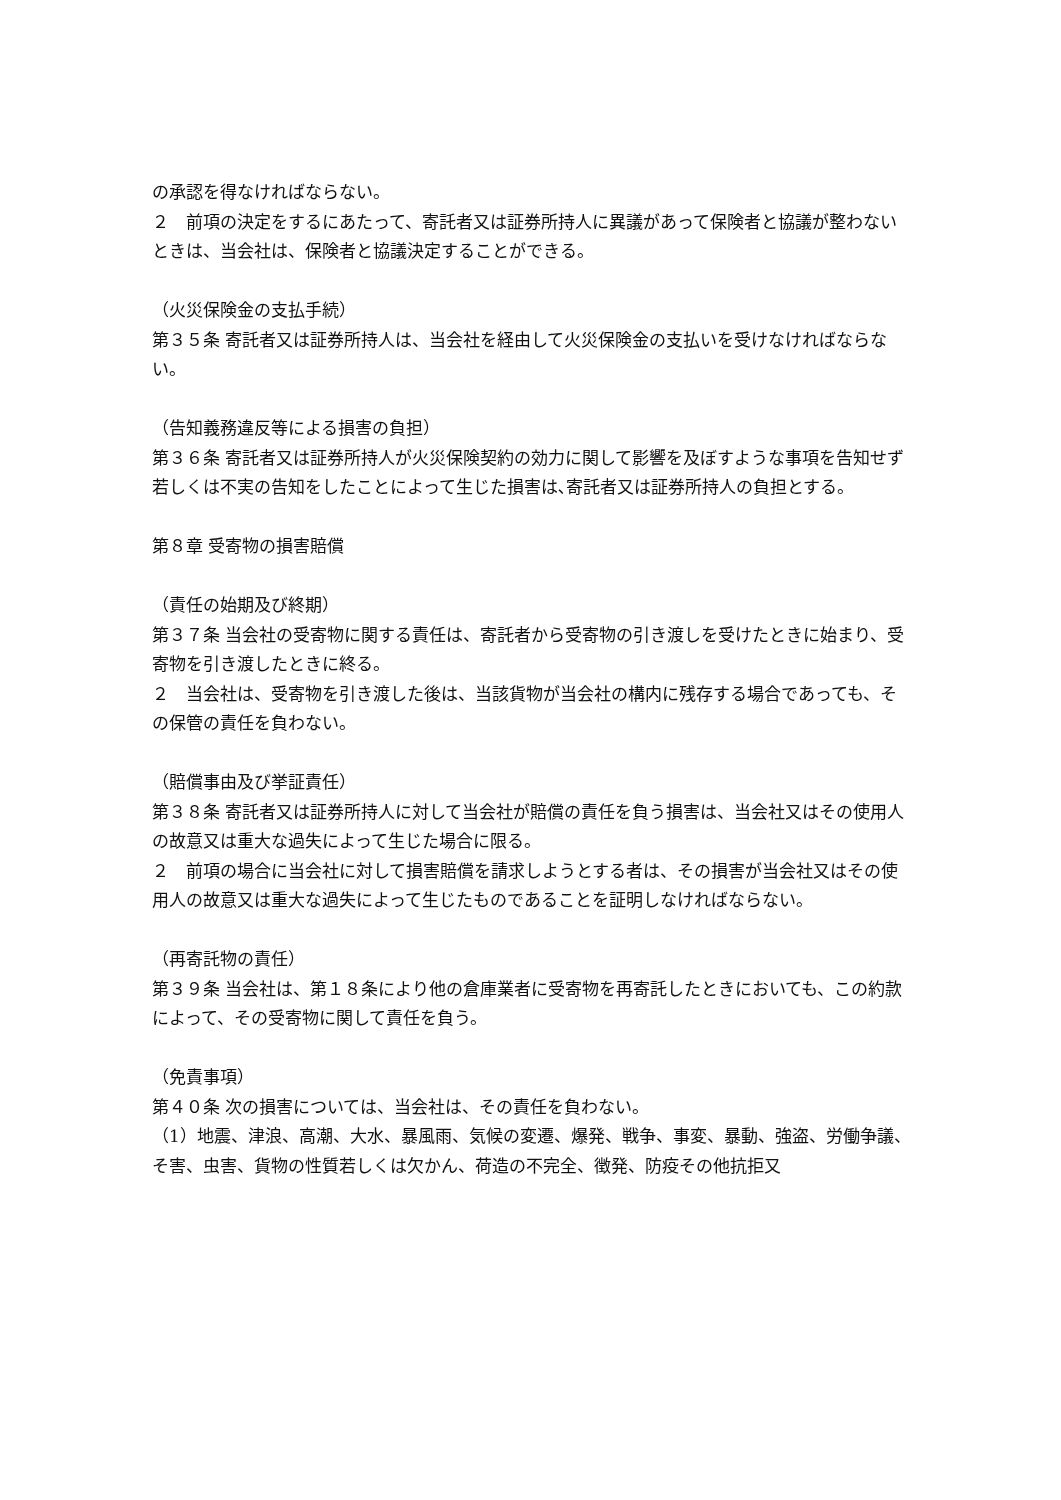の承認を得なければならない。
２　前項の決定をするにあたって、寄託者又は証券所持人に異議があって保険者と協議が整わないときは、当会社は、保険者と協議決定することができる。
（火災保険金の支払手続）
第３５条 寄託者又は証券所持人は、当会社を経由して火災保険金の支払いを受けなければならない。
（告知義務違反等による損害の負担）
第３６条 寄託者又は証券所持人が火災保険契約の効力に関して影響を及ぼすような事項を告知せず若しくは不実の告知をしたことによって生じた損害は､寄託者又は証券所持人の負担とする。
第８章 受寄物の損害賠償
（責任の始期及び終期）
第３７条 当会社の受寄物に関する責任は、寄託者から受寄物の引き渡しを受けたときに始まり、受寄物を引き渡したときに終る。
２　当会社は、受寄物を引き渡した後は、当該貨物が当会社の構内に残存する場合であっても、その保管の責任を負わない。
（賠償事由及び挙証責任）
第３８条 寄託者又は証券所持人に対して当会社が賠償の責任を負う損害は、当会社又はその使用人の故意又は重大な過失によって生じた場合に限る。
２　前項の場合に当会社に対して損害賠償を請求しようとする者は、その損害が当会社又はその使用人の故意又は重大な過失によって生じたものであることを証明しなければならない。
（再寄託物の責任）
第３９条 当会社は、第１８条により他の倉庫業者に受寄物を再寄託したときにおいても、この約款によって、その受寄物に関して責任を負う。
（免責事項）
第４０条 次の損害については、当会社は、その責任を負わない。
（1）地震、津浪、高潮、大水、暴風雨、気候の変遷、爆発、戦争、事変、暴動、強盗、労働争議、そ害、虫害、貨物の性質若しくは欠かん、荷造の不完全、徴発、防疫その他抗拒又